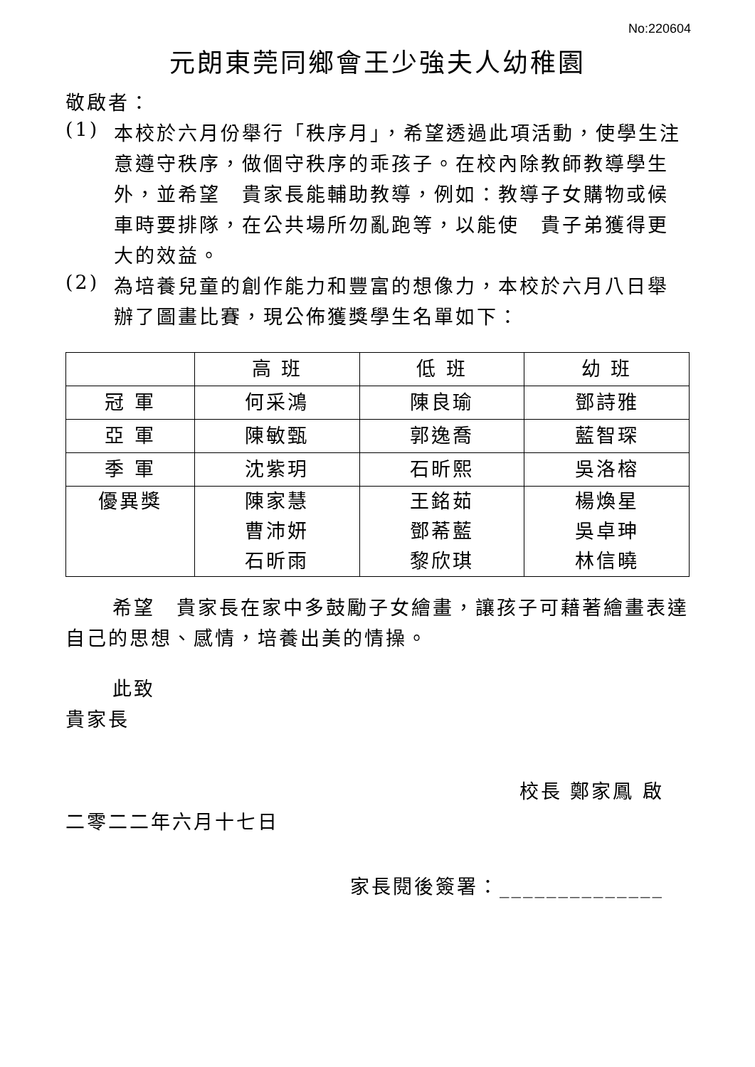No:220604
元朗東莞同鄉會王少強夫人幼稚園
敬啟者：
(1)
本校於六月份舉行「秩序月」，希望透過此項活動，使學生注意遵守秩序，做個守秩序的乖孩子。在校內除教師教導學生外，並希望　貴家長能輔助教導，例如：教導子女購物或候車時要排隊，在公共場所勿亂跑等，以能使　貴子弟獲得更大的效益。
(2)
為培養兒童的創作能力和豐富的想像力，本校於六月八日舉辦了圖畫比賽，現公佈獲獎學生名單如下：
| | 高 班 | 低 班 | 幼 班 |
| 冠 軍 | 何采鴻 | 陳良瑜 | 鄧詩雅 |
| 亞 軍 | 陳敏甄 | 郭逸喬 | 藍智琛 |
| 季 軍 | 沈紫玥 | 石昕熙 | 吳洛榕 |
| 優異獎 | 陳家慧 曹沛妍 石昕雨 | 王銘茹 鄧莃藍 黎欣琪 | 楊煥星 吳卓珅 林信曉 |
希望　貴家長在家中多鼓勵子女繪畫，讓孩子可藉著繪畫表達自己的思想、感情，培養出美的情操。
此致
貴家長
校長 鄭家鳳 啟
二零二二年六月十七日
家長閱後簽署：______________